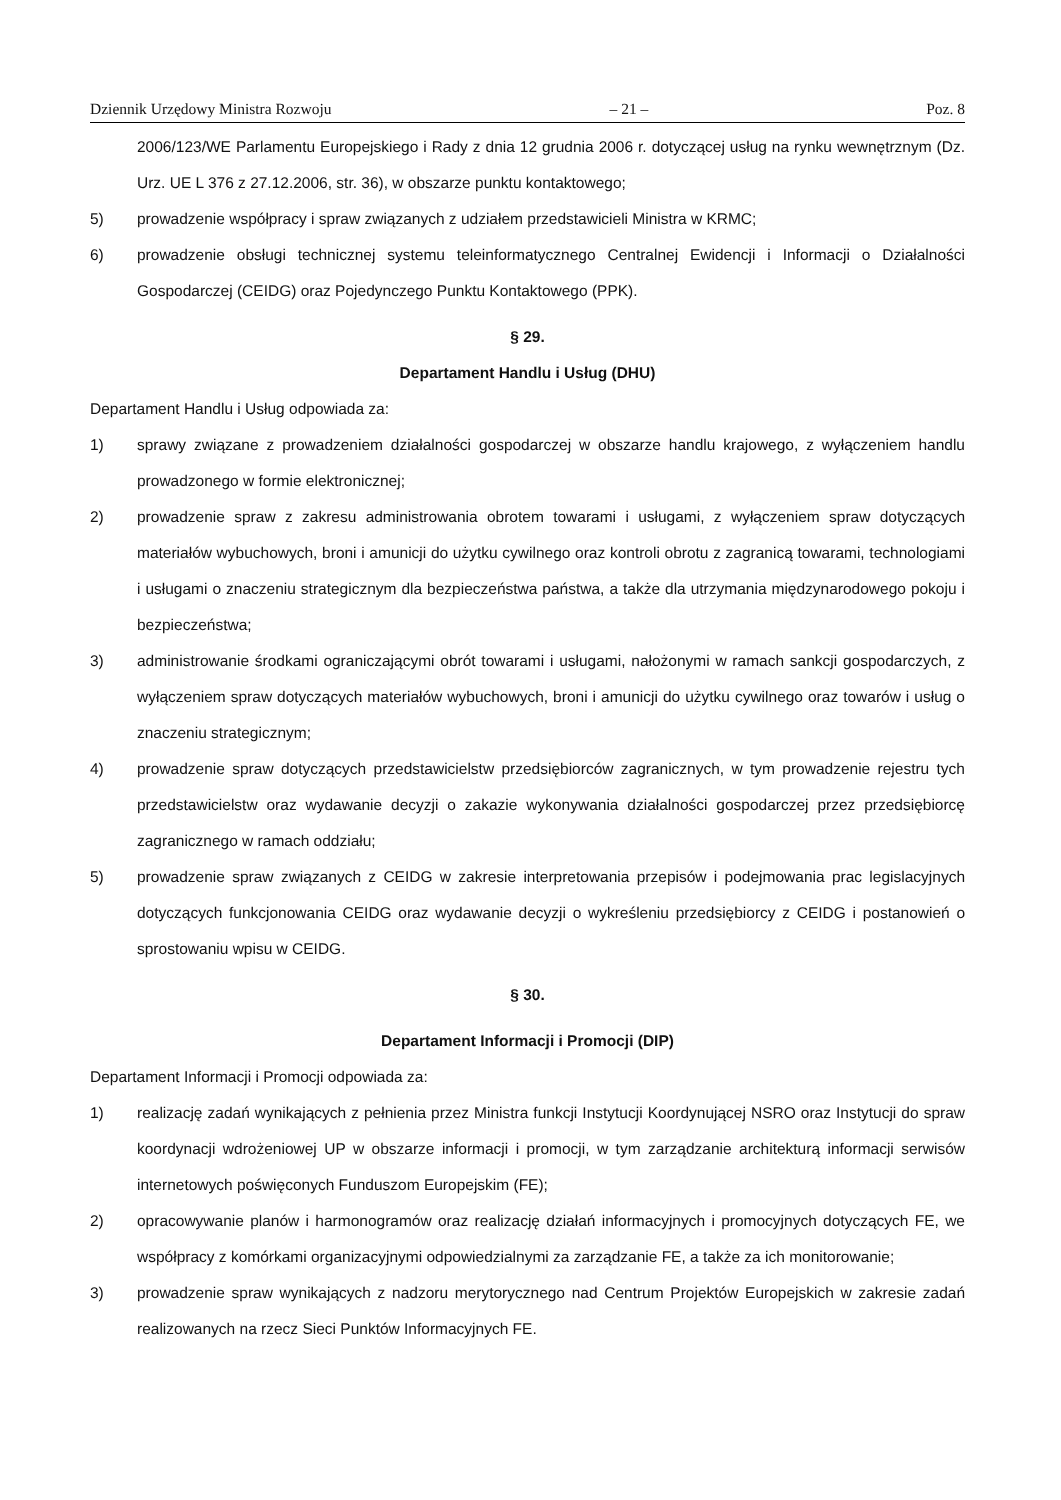Dziennik Urzędowy Ministra Rozwoju – 21 – Poz. 8
2006/123/WE Parlamentu Europejskiego i Rady z dnia 12 grudnia 2006 r. dotyczącej usług na rynku wewnętrznym (Dz. Urz. UE L 376 z 27.12.2006, str. 36), w obszarze punktu kontaktowego;
5) prowadzenie współpracy i spraw związanych z udziałem przedstawicieli Ministra w KRMC;
6) prowadzenie obsługi technicznej systemu teleinformatycznego Centralnej Ewidencji i Informacji o Działalności Gospodarczej (CEIDG) oraz Pojedynczego Punktu Kontaktowego (PPK).
§ 29.
Departament Handlu i Usług (DHU)
Departament Handlu i Usług odpowiada za:
1) sprawy związane z prowadzeniem działalności gospodarczej w obszarze handlu krajowego, z wyłączeniem handlu prowadzonego w formie elektronicznej;
2) prowadzenie spraw z zakresu administrowania obrotem towarami i usługami, z wyłączeniem spraw dotyczących materiałów wybuchowych, broni i amunicji do użytku cywilnego oraz kontroli obrotu z zagranicą towarami, technologiami i usługami o znaczeniu strategicznym dla bezpieczeństwa państwa, a także dla utrzymania międzynarodowego pokoju i bezpieczeństwa;
3) administrowanie środkami ograniczającymi obrót towarami i usługami, nałożonymi w ramach sankcji gospodarczych, z wyłączeniem spraw dotyczących materiałów wybuchowych, broni i amunicji do użytku cywilnego oraz towarów i usług o znaczeniu strategicznym;
4) prowadzenie spraw dotyczących przedstawicielstw przedsiębiorców zagranicznych, w tym prowadzenie rejestru tych przedstawicielstw oraz wydawanie decyzji o zakazie wykonywania działalności gospodarczej przez przedsiębiorcę zagranicznego w ramach oddziału;
5) prowadzenie spraw związanych z CEIDG w zakresie interpretowania przepisów i podejmowania prac legislacyjnych dotyczących funkcjonowania CEIDG oraz wydawanie decyzji o wykreśleniu przedsiębiorcy z CEIDG i postanowień o sprostowaniu wpisu w CEIDG.
§ 30.
Departament Informacji i Promocji (DIP)
Departament Informacji i Promocji odpowiada za:
1) realizację zadań wynikających z pełnienia przez Ministra funkcji Instytucji Koordynującej NSRO oraz Instytucji do spraw koordynacji wdrożeniowej UP w obszarze informacji i promocji, w tym zarządzanie architekturą informacji serwisów internetowych poświęconych Funduszom Europejskim (FE);
2) opracowywanie planów i harmonogramów oraz realizację działań informacyjnych i promocyjnych dotyczących FE, we współpracy z komórkami organizacyjnymi odpowiedzialnymi za zarządzanie FE, a także za ich monitorowanie;
3) prowadzenie spraw wynikających z nadzoru merytorycznego nad Centrum Projektów Europejskich w zakresie zadań realizowanych na rzecz Sieci Punktów Informacyjnych FE.